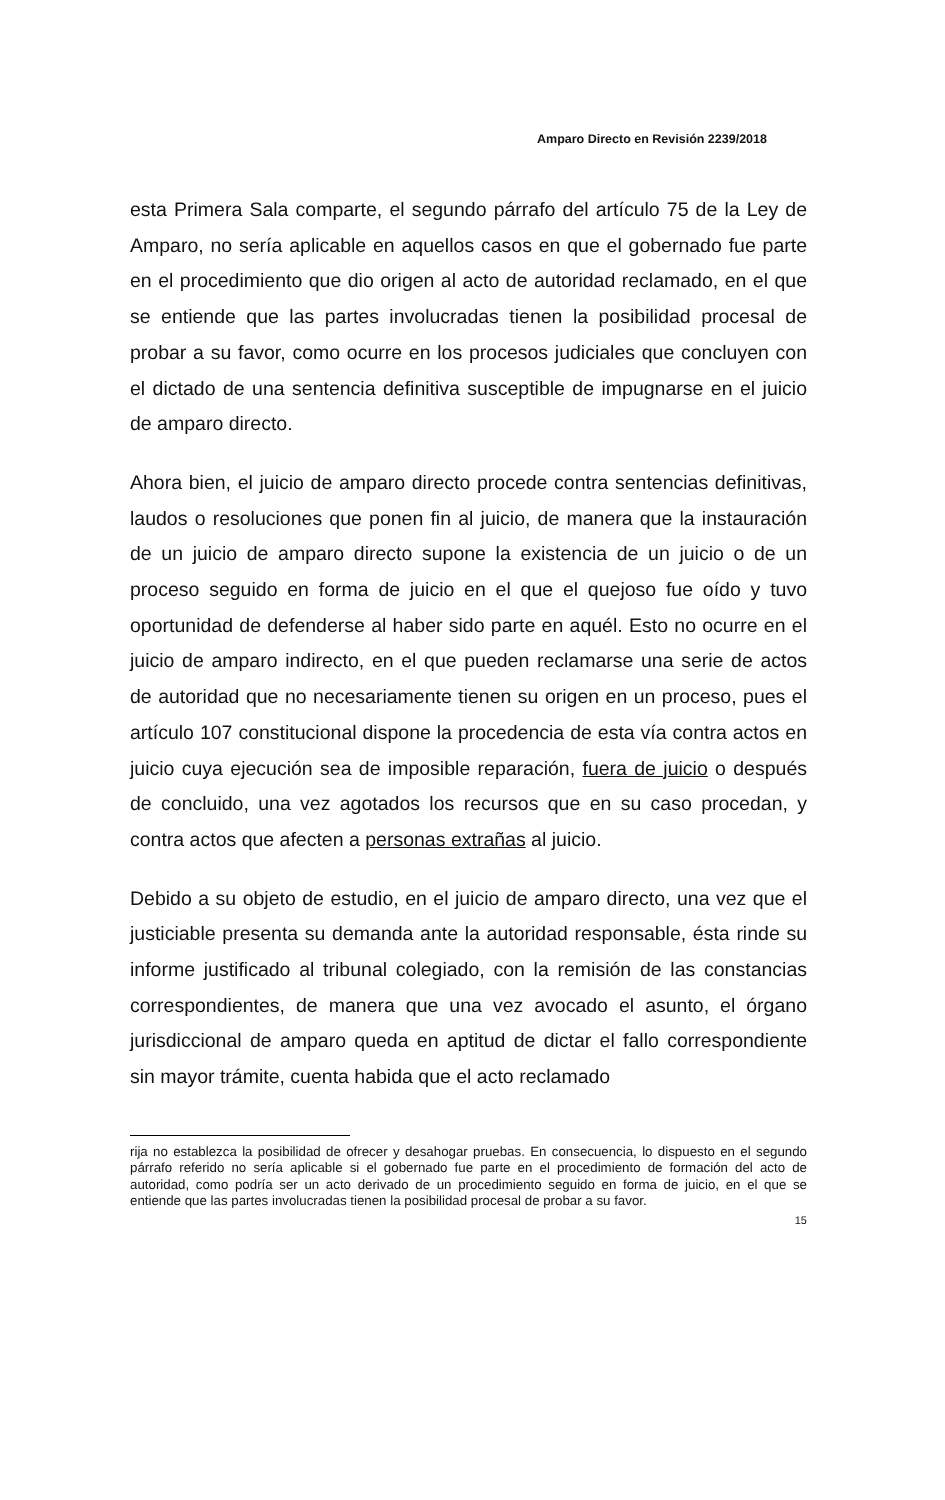Amparo Directo en Revisión 2239/2018
esta Primera Sala comparte, el segundo párrafo del artículo 75 de la Ley de Amparo, no sería aplicable en aquellos casos en que el gobernado fue parte en el procedimiento que dio origen al acto de autoridad reclamado, en el que se entiende que las partes involucradas tienen la posibilidad procesal de probar a su favor, como ocurre en los procesos judiciales que concluyen con el dictado de una sentencia definitiva susceptible de impugnarse en el juicio de amparo directo.
Ahora bien, el juicio de amparo directo procede contra sentencias definitivas, laudos o resoluciones que ponen fin al juicio, de manera que la instauración de un juicio de amparo directo supone la existencia de un juicio o de un proceso seguido en forma de juicio en el que el quejoso fue oído y tuvo oportunidad de defenderse al haber sido parte en aquél. Esto no ocurre en el juicio de amparo indirecto, en el que pueden reclamarse una serie de actos de autoridad que no necesariamente tienen su origen en un proceso, pues el artículo 107 constitucional dispone la procedencia de esta vía contra actos en juicio cuya ejecución sea de imposible reparación, fuera de juicio o después de concluido, una vez agotados los recursos que en su caso procedan, y contra actos que afecten a personas extrañas al juicio.
Debido a su objeto de estudio, en el juicio de amparo directo, una vez que el justiciable presenta su demanda ante la autoridad responsable, ésta rinde su informe justificado al tribunal colegiado, con la remisión de las constancias correspondientes, de manera que una vez avocado el asunto, el órgano jurisdiccional de amparo queda en aptitud de dictar el fallo correspondiente sin mayor trámite, cuenta habida que el acto reclamado
rija no establezca la posibilidad de ofrecer y desahogar pruebas. En consecuencia, lo dispuesto en el segundo párrafo referido no sería aplicable si el gobernado fue parte en el procedimiento de formación del acto de autoridad, como podría ser un acto derivado de un procedimiento seguido en forma de juicio, en el que se entiende que las partes involucradas tienen la posibilidad procesal de probar a su favor.
15